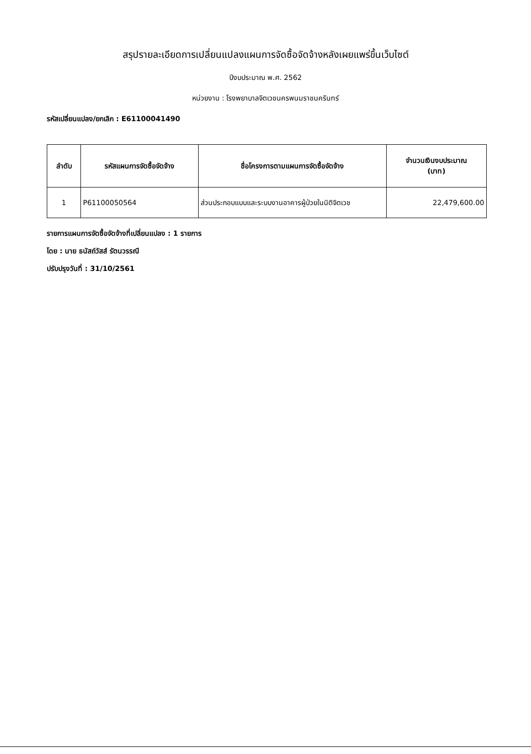สรุปรายละเอียดการเปลี่ยนแปลงแผนการจัดซื้อจัดจ้างหลังเผยแพร่ขึ้นเว็บไซต์
ปีงบประมาณ พ.ศ. 2562
หน่วยงาน : โรงพยาบาลจิตเวชนครพนมราชนครินทร์
รหัสเปลี่ยนแปลง/ยกเลิก : E61100041490
| ลำดับ | รหัสแผนการจัดซื้อจัดจ้าง | ชื่อโครงการตามแผนการจัดซื้อจัดจ้าง | จำนวนเงินงบประมาณ (บาท) |
| --- | --- | --- | --- |
| 1 | P61100050564 | ส่วนประกอบแบบและระบบงานอาคารผู้ป่วยในนิติจิตเวช | 22,479,600.00 |
รายการแผนการจัดซื้อจัดจ้างที่เปลี่ยนแปลง : 1 รายการ
โดย : นาย ธนัสถ์วัสส์ รัตนวรรณี
ปรับปรุงวันที่ : 31/10/2561